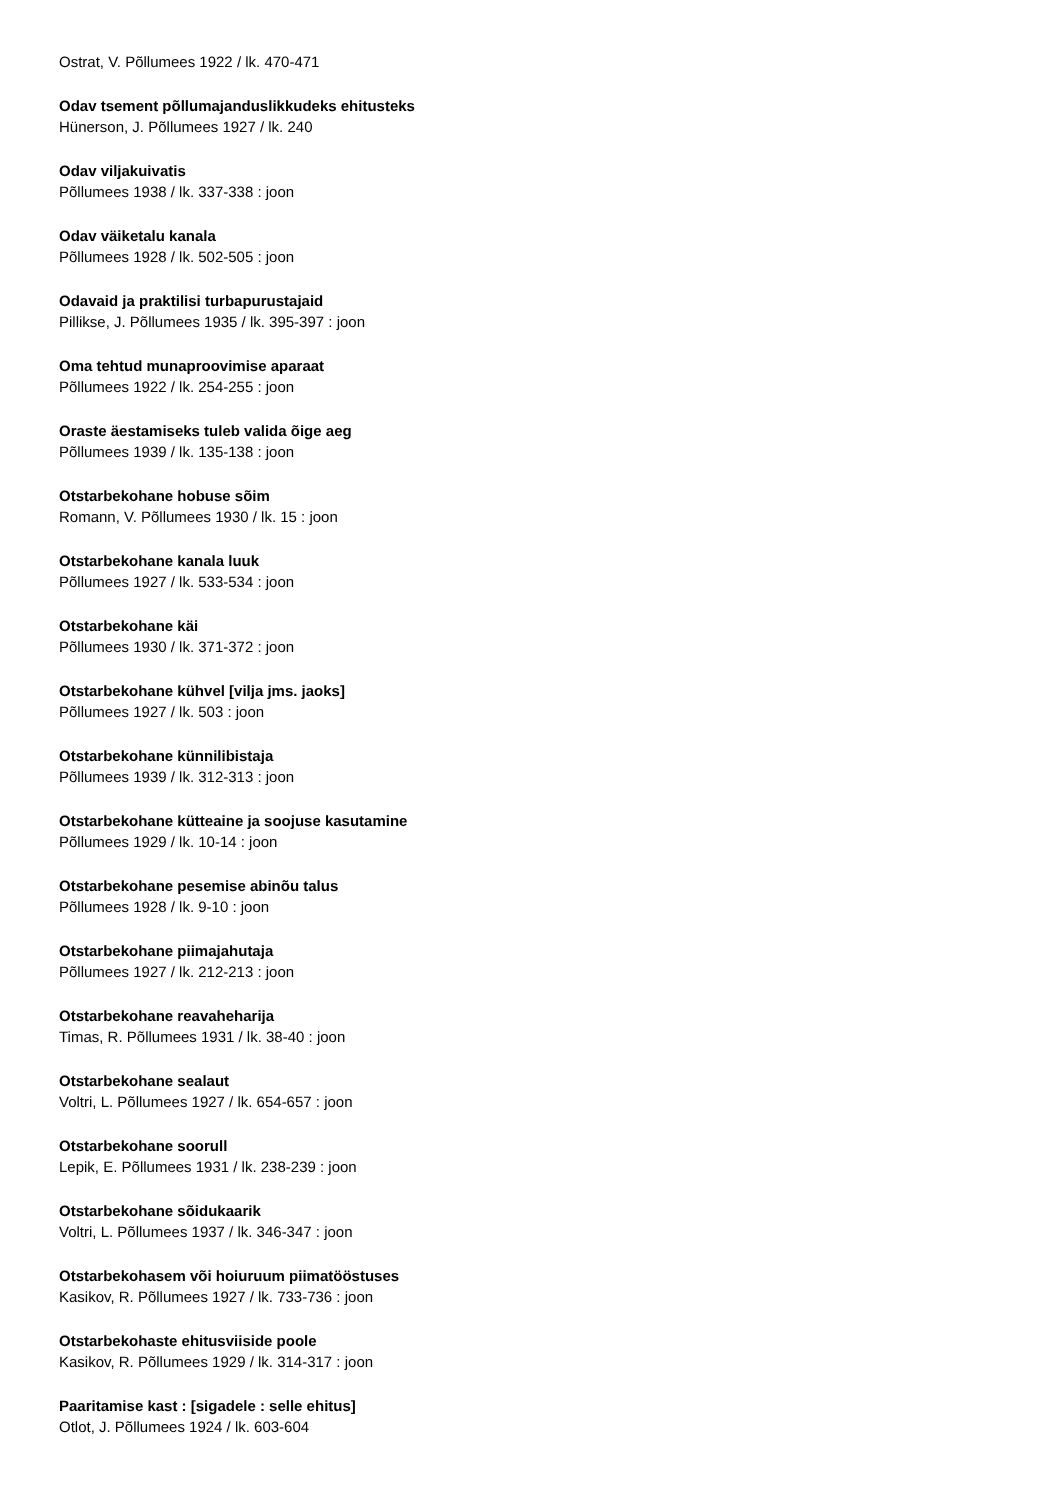Ostrat, V. Põllumees 1922 / lk. 470-471
Odav tsement põllumajanduslikkudeks ehitusteks
Hünerson, J. Põllumees 1927 / lk. 240
Odav viljakuivatis
Põllumees 1938 / lk. 337-338 : joon
Odav väiketalu kanala
Põllumees 1928 / lk. 502-505 : joon
Odavaid ja praktilisi turbapurustajaid
Pillikse, J. Põllumees 1935 / lk. 395-397 : joon
Oma tehtud munaproovimise aparaat
Põllumees 1922 / lk. 254-255 : joon
Oraste äestamiseks tuleb valida õige aeg
Põllumees 1939 / lk. 135-138 : joon
Otstarbekohane hobuse sõim
Romann, V. Põllumees 1930 / lk. 15 : joon
Otstarbekohane kanala luuk
Põllumees 1927 / lk. 533-534 : joon
Otstarbekohane käi
Põllumees 1930 / lk. 371-372 : joon
Otstarbekohane kühvel [vilja jms. jaoks]
Põllumees 1927 / lk. 503 : joon
Otstarbekohane künnilibistaja
Põllumees 1939 / lk. 312-313 : joon
Otstarbekohane kütteaine ja soojuse kasutamine
Põllumees 1929 / lk. 10-14 : joon
Otstarbekohane pesemise abinõu talus
Põllumees 1928 / lk. 9-10 : joon
Otstarbekohane piimajahutaja
Põllumees 1927 / lk. 212-213 : joon
Otstarbekohane reavaheharija
Timas, R. Põllumees 1931 / lk. 38-40 : joon
Otstarbekohane sealaut
Voltri, L. Põllumees 1927 / lk. 654-657 : joon
Otstarbekohane soorull
Lepik, E. Põllumees 1931 / lk. 238-239 : joon
Otstarbekohane sõidukaarik
Voltri, L. Põllumees 1937 / lk. 346-347 : joon
Otstarbekohasem või hoiuruum piimatööstuses
Kasikov, R. Põllumees 1927 / lk. 733-736 : joon
Otstarbekohaste ehitusviiside poole
Kasikov, R. Põllumees 1929 / lk. 314-317 : joon
Paaritamise kast : [sigadele : selle ehitus]
Otlot, J. Põllumees 1924 / lk. 603-604